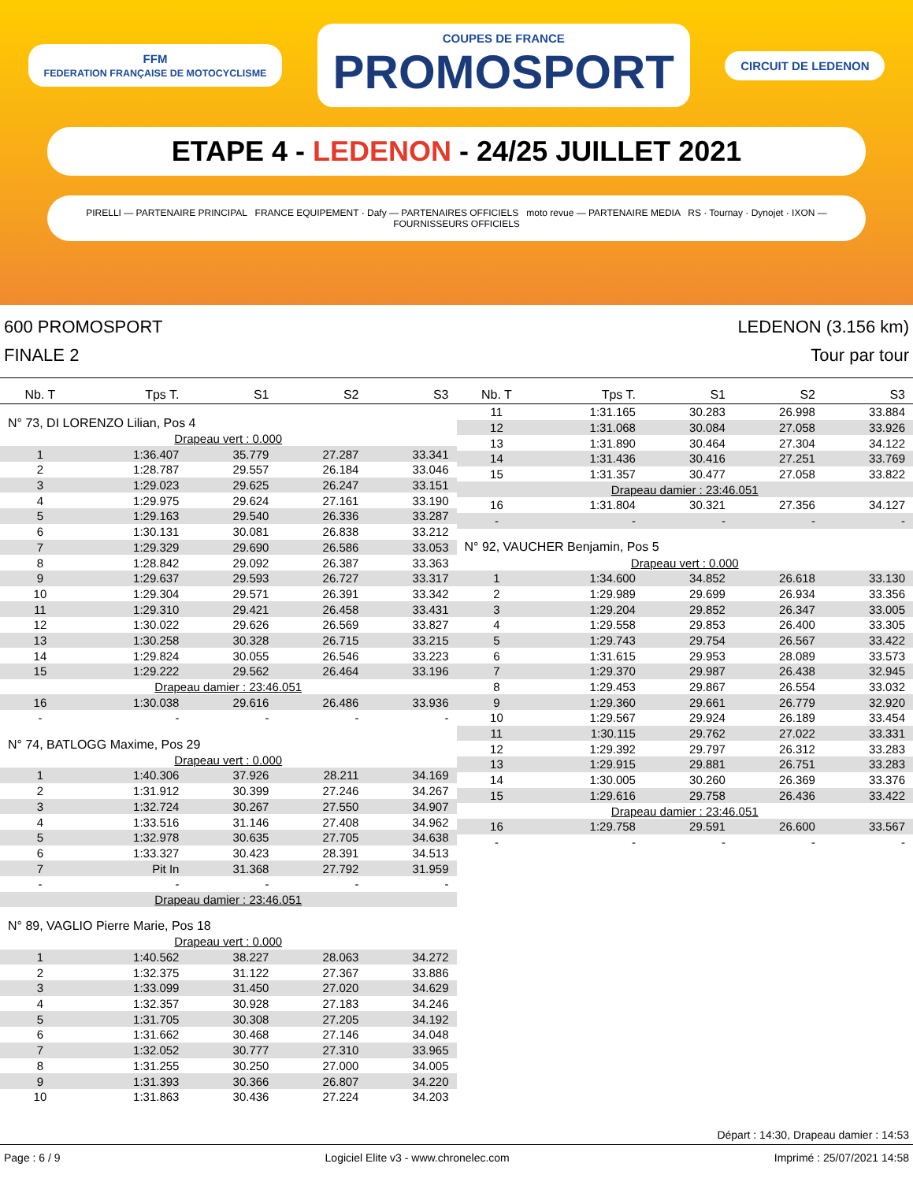FFM
FEDERATION FRANÇAISE DE MOTOCYCLISME COUPES DE FRANCE
PROMOSPORT CIRCUIT DE LEDENON
ETAPE 4 - LEDENON - 24/25 JUILLET 2021
PIRELLI — PARTENAIRE PRINCIPAL FRANCE EQUIPEMENT · Dafy — PARTENAIRES OFFICIELS moto revue — PARTENAIRE MEDIA RS · Tournay · Dynojet · IXON — FOURNISSEURS OFFICIELS
600 PROMOSPORT
FINALE 2
LEDENON (3.156 km)
Tour par tour
| Nb. T | Tps T. | S1 | S2 | S3 |
| --- | --- | --- | --- | --- |
| N° 73, DI LORENZO Lilian, Pos 4 | | | | |
| Drapeau vert : 0.000 | | | | |
| 1 | 1:36.407 | 35.779 | 27.287 | 33.341 |
| 2 | 1:28.787 | 29.557 | 26.184 | 33.046 |
| 3 | 1:29.023 | 29.625 | 26.247 | 33.151 |
| 4 | 1:29.975 | 29.624 | 27.161 | 33.190 |
| 5 | 1:29.163 | 29.540 | 26.336 | 33.287 |
| 6 | 1:30.131 | 30.081 | 26.838 | 33.212 |
| 7 | 1:29.329 | 29.690 | 26.586 | 33.053 |
| 8 | 1:28.842 | 29.092 | 26.387 | 33.363 |
| 9 | 1:29.637 | 29.593 | 26.727 | 33.317 |
| 10 | 1:29.304 | 29.571 | 26.391 | 33.342 |
| 11 | 1:29.310 | 29.421 | 26.458 | 33.431 |
| 12 | 1:30.022 | 29.626 | 26.569 | 33.827 |
| 13 | 1:30.258 | 30.328 | 26.715 | 33.215 |
| 14 | 1:29.824 | 30.055 | 26.546 | 33.223 |
| 15 | 1:29.222 | 29.562 | 26.464 | 33.196 |
| Drapeau damier : 23:46.051 | | | | |
| 16 | 1:30.038 | 29.616 | 26.486 | 33.936 |
| - | - | - | - | - |
| N° 74, BATLOGG Maxime, Pos 29 | | | | |
| Drapeau vert : 0.000 | | | | |
| 1 | 1:40.306 | 37.926 | 28.211 | 34.169 |
| 2 | 1:31.912 | 30.399 | 27.246 | 34.267 |
| 3 | 1:32.724 | 30.267 | 27.550 | 34.907 |
| 4 | 1:33.516 | 31.146 | 27.408 | 34.962 |
| 5 | 1:32.978 | 30.635 | 27.705 | 34.638 |
| 6 | 1:33.327 | 30.423 | 28.391 | 34.513 |
| 7 | Pit In | 31.368 | 27.792 | 31.959 |
| - | - | - | - | - |
| Drapeau damier : 23:46.051 | | | | |
| N° 89, VAGLIO Pierre Marie, Pos 18 | | | | |
| Drapeau vert : 0.000 | | | | |
| 1 | 1:40.562 | 38.227 | 28.063 | 34.272 |
| 2 | 1:32.375 | 31.122 | 27.367 | 33.886 |
| 3 | 1:33.099 | 31.450 | 27.020 | 34.629 |
| 4 | 1:32.357 | 30.928 | 27.183 | 34.246 |
| 5 | 1:31.705 | 30.308 | 27.205 | 34.192 |
| 6 | 1:31.662 | 30.468 | 27.146 | 34.048 |
| 7 | 1:32.052 | 30.777 | 27.310 | 33.965 |
| 8 | 1:31.255 | 30.250 | 27.000 | 34.005 |
| 9 | 1:31.393 | 30.366 | 26.807 | 34.220 |
| 10 | 1:31.863 | 30.436 | 27.224 | 34.203 |
| Nb. T | Tps T. | S1 | S2 | S3 |
| --- | --- | --- | --- | --- |
| 11 | 1:31.165 | 30.283 | 26.998 | 33.884 |
| 12 | 1:31.068 | 30.084 | 27.058 | 33.926 |
| 13 | 1:31.890 | 30.464 | 27.304 | 34.122 |
| 14 | 1:31.436 | 30.416 | 27.251 | 33.769 |
| 15 | 1:31.357 | 30.477 | 27.058 | 33.822 |
| Drapeau damier : 23:46.051 | | | | |
| 16 | 1:31.804 | 30.321 | 27.356 | 34.127 |
| - | - | - | - | - |
| N° 92, VAUCHER Benjamin, Pos 5 | | | | |
| Drapeau vert : 0.000 | | | | |
| 1 | 1:34.600 | 34.852 | 26.618 | 33.130 |
| 2 | 1:29.989 | 29.699 | 26.934 | 33.356 |
| 3 | 1:29.204 | 29.852 | 26.347 | 33.005 |
| 4 | 1:29.558 | 29.853 | 26.400 | 33.305 |
| 5 | 1:29.743 | 29.754 | 26.567 | 33.422 |
| 6 | 1:31.615 | 29.953 | 28.089 | 33.573 |
| 7 | 1:29.370 | 29.987 | 26.438 | 32.945 |
| 8 | 1:29.453 | 29.867 | 26.554 | 33.032 |
| 9 | 1:29.360 | 29.661 | 26.779 | 32.920 |
| 10 | 1:29.567 | 29.924 | 26.189 | 33.454 |
| 11 | 1:30.115 | 29.762 | 27.022 | 33.331 |
| 12 | 1:29.392 | 29.797 | 26.312 | 33.283 |
| 13 | 1:29.915 | 29.881 | 26.751 | 33.283 |
| 14 | 1:30.005 | 30.260 | 26.369 | 33.376 |
| 15 | 1:29.616 | 29.758 | 26.436 | 33.422 |
| Drapeau damier : 23:46.051 | | | | |
| 16 | 1:29.758 | 29.591 | 26.600 | 33.567 |
| - | - | - | - | - |
Départ : 14:30, Drapeau damier : 14:53
Page : 6 / 9 Logiciel Elite v3 - www.chronelec.com Imprimé : 25/07/2021 14:58